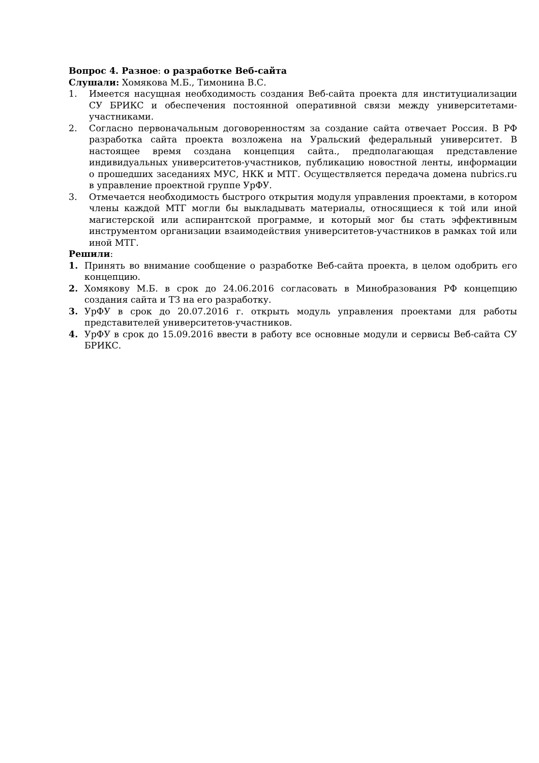Вопрос 4. Разное: о разработке Веб-сайта
Слушали: Хомякова М.Б., Тимонина В.С.
1. Имеется насущная необходимость создания Веб-сайта проекта для институциализации СУ БРИКС и обеспечения постоянной оперативной связи между университетами-участниками.
2. Согласно первоначальным договоренностям за создание сайта отвечает Россия. В РФ разработка сайта проекта возложена на Уральский федеральный университет. В настоящее время создана концепция сайта., предполагающая представление индивидуальных университетов-участников, публикацию новостной ленты, информации о прошедших заседаниях МУС, НКК и МТГ. Осуществляется передача домена nubrics.ru в управление проектной группе УрФУ.
3. Отмечается необходимость быстрого открытия модуля управления проектами, в котором члены каждой МТГ могли бы выкладывать материалы, относящиеся к той или иной магистерской или аспирантской программе, и который мог бы стать эффективным инструментом организации взаимодействия университетов-участников в рамках той или иной МТГ.
Решили:
1. Принять во внимание сообщение о разработке Веб-сайта проекта, в целом одобрить его концепцию.
2. Хомякову М.Б. в срок до 24.06.2016 согласовать в Минобразования РФ концепцию создания сайта и ТЗ на его разработку.
3. УрФУ в срок до 20.07.2016 г. открыть модуль управления проектами для работы представителей университетов-участников.
4. УрФУ в срок до 15.09.2016 ввести в работу все основные модули и сервисы Веб-сайта СУ БРИКС.